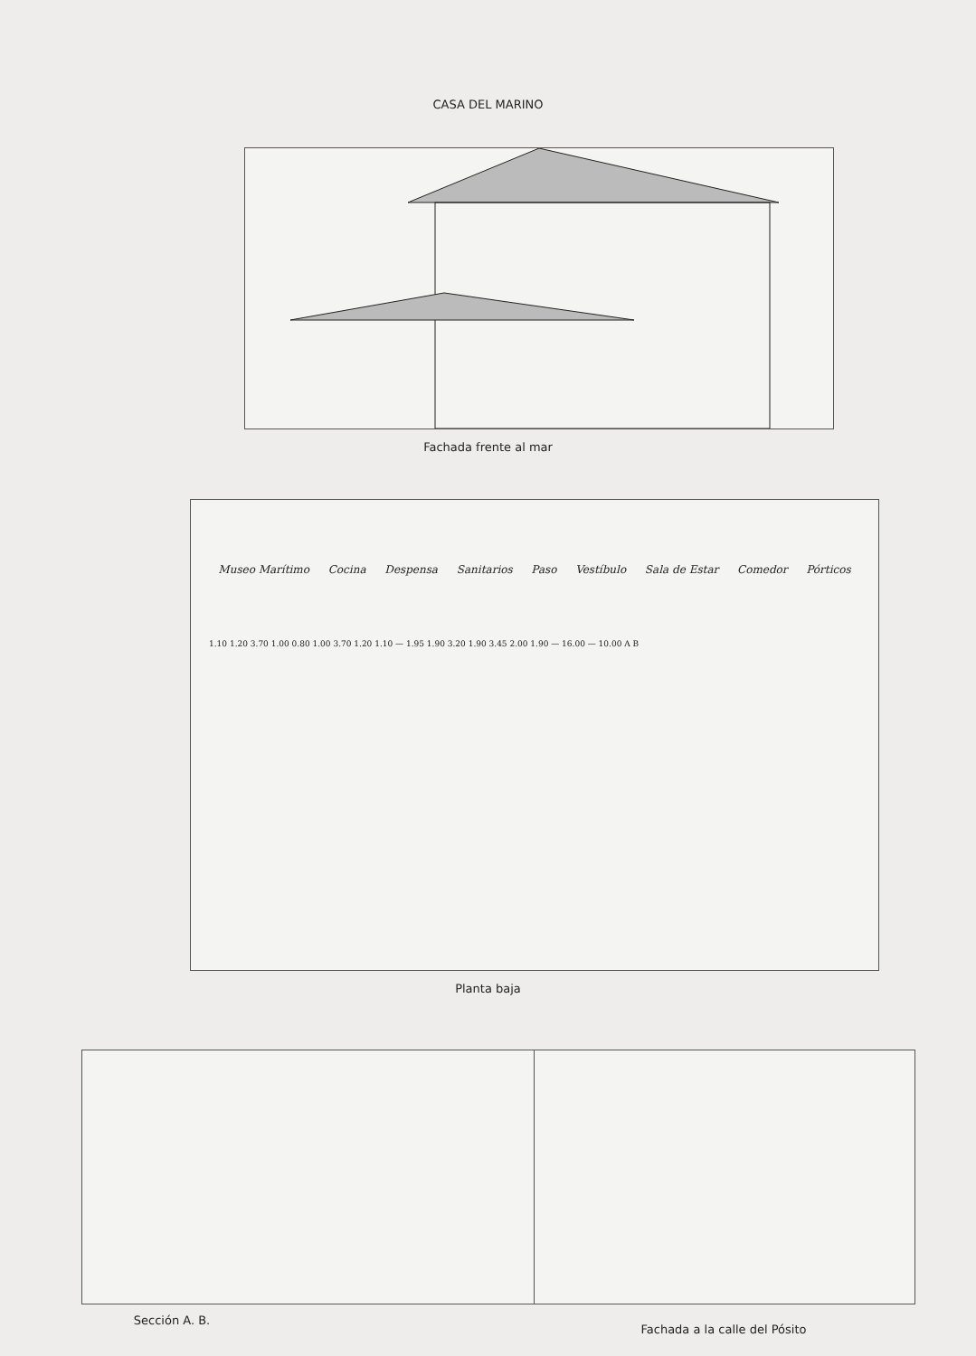CASA DEL MARINO
Fachada frente al mar
Museo Marítimo Cocina Despensa Sanitarios Paso Vestíbulo Sala de Estar Comedor Pórticos
1.10 1.20 3.70 1.00 0.80 1.00 3.70 1.20 1.10 — 1.95 1.90 3.20 1.90 3.45 2.00 1.90 — 16.00 — 10.00 A B
Planta baja
Sección A. B. Fachada a la calle del Pósito